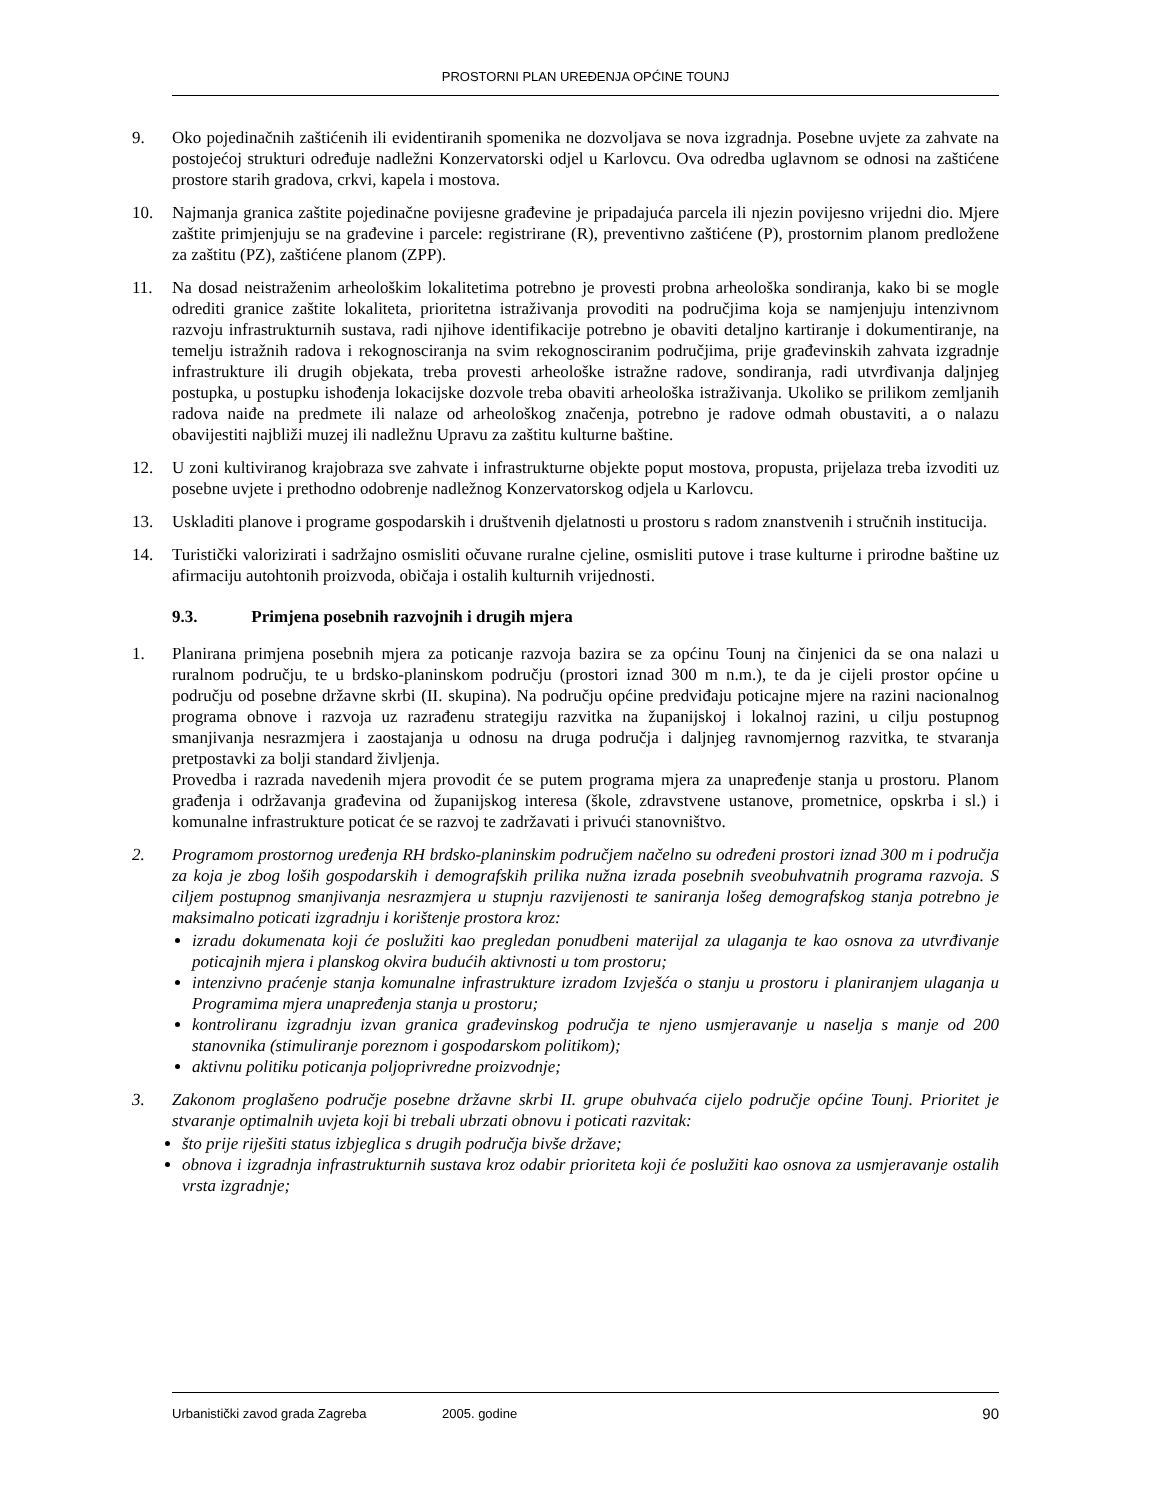PROSTORNI PLAN UREĐENJA OPĆINE TOUNJ
9. Oko pojedinačnih zaštićenih ili evidentiranih spomenika ne dozvoljava se nova izgradnja. Posebne uvjete za zahvate na postojećoj strukturi određuje nadležni Konzervatorski odjel u Karlovcu. Ova odredba uglavnom se odnosi na zaštićene prostore starih gradova, crkvi, kapela i mostova.
10. Najmanja granica zaštite pojedinačne povijesne građevine je pripadajuća parcela ili njezin povijesno vrijedni dio. Mjere zaštite primjenjuju se na građevine i parcele: registrirane (R), preventivno zaštićene (P), prostornim planom predložene za zaštitu (PZ), zaštićene planom (ZPP).
11. Na dosad neistraženim arheološkim lokalitetima potrebno je provesti probna arheološka sondiranja, kako bi se mogle odrediti granice zaštite lokaliteta, prioritetna istraživanja provoditi na područjima koja se namjenjuju intenzivnom razvoju infrastrukturnih sustava, radi njihove identifikacije potrebno je obaviti detaljno kartiranje i dokumentiranje, na temelju istražnih radova i rekognosciranja na svim rekognosciranim područjima, prije građevinskih zahvata izgradnje infrastrukture ili drugih objekata, treba provesti arheološke istražne radove, sondiranja, radi utvrđivanja daljnjeg postupka, u postupku ishođenja lokacijske dozvole treba obaviti arheološka istraživanja. Ukoliko se prilikom zemljanih radova naiđe na predmete ili nalaze od arheološkog značenja, potrebno je radove odmah obustaviti, a o nalazu obavijestiti najbliži muzej ili nadležnu Upravu za zaštitu kulturne baštine.
12. U zoni kultiviranog krajobraza sve zahvate i infrastrukturne objekte poput mostova, propusta, prijelaza treba izvoditi uz posebne uvjete i prethodno odobrenje nadležnog Konzervatorskog odjela u Karlovcu.
13. Uskladiti planove i programe gospodarskih i društvenih djelatnosti u prostoru s radom znanstvenih i stručnih institucija.
14. Turistički valorizirati i sadržajno osmisliti očuvane ruralne cjeline, osmisliti putove i trase kulturne i prirodne baštine uz afirmaciju autohtonih proizvoda, običaja i ostalih kulturnih vrijednosti.
9.3. Primjena posebnih razvojnih i drugih mjera
1. Planirana primjena posebnih mjera za poticanje razvoja bazira se za općinu Tounj na činjenici da se ona nalazi u ruralnom području, te u brdsko-planinskom području (prostori iznad 300 m n.m.), te da je cijeli prostor općine u području od posebne državne skrbi (II. skupina). Na području općine predviđaju poticajne mjere na razini nacionalnog programa obnove i razvoja uz razrađenu strategiju razvitka na županijskoj i lokalnoj razini, u cilju postupnog smanjivanja nesrazmjera i zaostajanja u odnosu na druga područja i daljnjeg ravnomjernog razvitka, te stvaranja pretpostavki za bolji standard življenja.
Provedba i razrada navedenih mjera provodit će se putem programa mjera za unapređenje stanja u prostoru. Planom građenja i održavanja građevina od županijskog interesa (škole, zdravstvene ustanove, prometnice, opskrba i sl.) i komunalne infrastrukture poticat će se razvoj te zadržavati i privući stanovništvo.
2. Programom prostornog uređenja RH brdsko-planinskim područjem načelno su određeni prostori iznad 300 m i područja za koja je zbog loših gospodarskih i demografskih prilika nužna izrada posebnih sveobuhvatnih programa razvoja. S ciljem postupnog smanjivanja nesrazmjera u stupnju razvijenosti te saniranja lošeg demografskog stanja potrebno je maksimalno poticati izgradnju i korištenje prostora kroz:
izradu dokumenata koji će poslužiti kao pregledan ponudbeni materijal za ulaganja te kao osnova za utvrđivanje poticajnih mjera i planskog okvira budućih aktivnosti u tom prostoru;
intenzivno praćenje stanja komunalne infrastrukture izradom Izvješća o stanju u prostoru i planiranjem ulaganja u Programima mjera unapređenja stanja u prostoru;
kontroliranu izgradnju izvan granica građevinskog područja te njeno usmjeravanje u naselja s manje od 200 stanovnika (stimuliranje poreznom i gospodarskom politikom);
aktivnu politiku poticanja poljoprivredne proizvodnje;
3. Zakonom proglašeno područje posebne državne skrbi II. grupe obuhvaća cijelo područje općine Tounj. Prioritet je stvaranje optimalnih uvjeta koji bi trebali ubrzati obnovu i poticati razvitak:
što prije riješiti status izbjeglica s drugih područja bivše države;
obnova i izgradnja infrastrukturnih sustava kroz odabir prioriteta koji će poslužiti kao osnova za usmjeravanje ostalih vrsta izgradnje;
Urbanistički zavod grada Zagreba 2005. godine 90